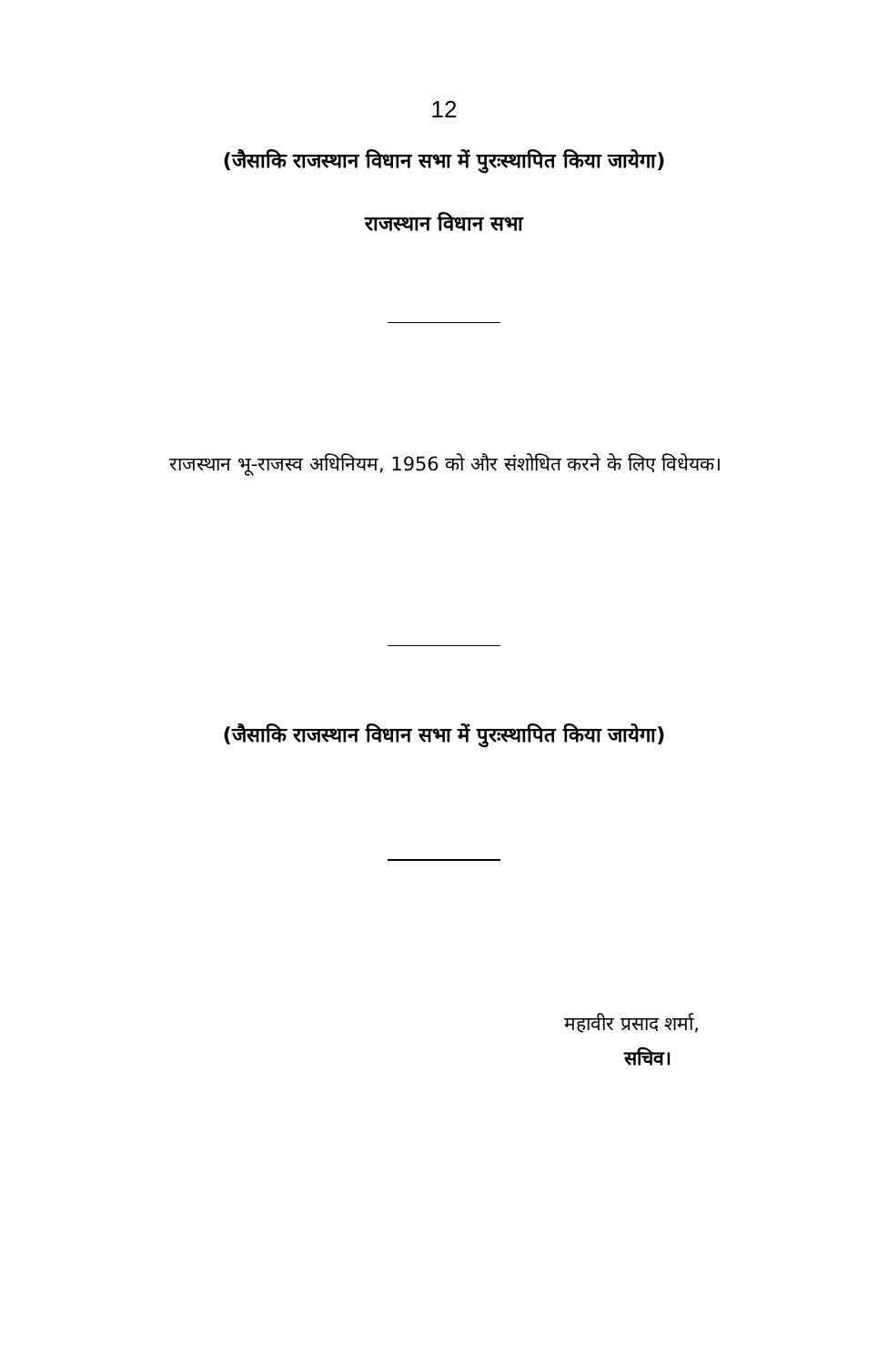12
(जैसाकि राजस्थान विधान सभा में पुरःस्थापित किया जायेगा)
राजस्थान विधान सभा
राजस्थान भू-राजस्व अधिनियम, 1956 को और संशोधित करने के लिए विधेयक।
(जैसाकि राजस्थान विधान सभा में पुरःस्थापित किया जायेगा)
महावीर प्रसाद शर्मा,
सचिव।